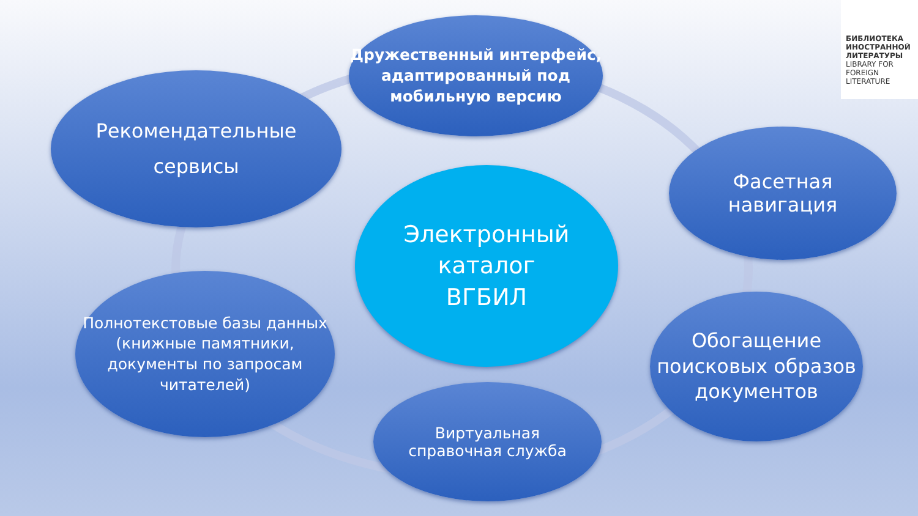Дружественный интерфейс, адаптированный под мобильную версию
Рекомендательные
сервисы
Фасетная
навигация
Электронный
каталог
ВГБИЛ
Полнотекстовые базы данных (книжные памятники, документы по запросам читателей)
Обогащение поисковых образов документов
Виртуальная
справочная служба
БИБЛИОТЕКА ИНОСТРАННОЙ ЛИТЕРАТУРЫ
LIBRARY FOR FOREIGN LITERATURE